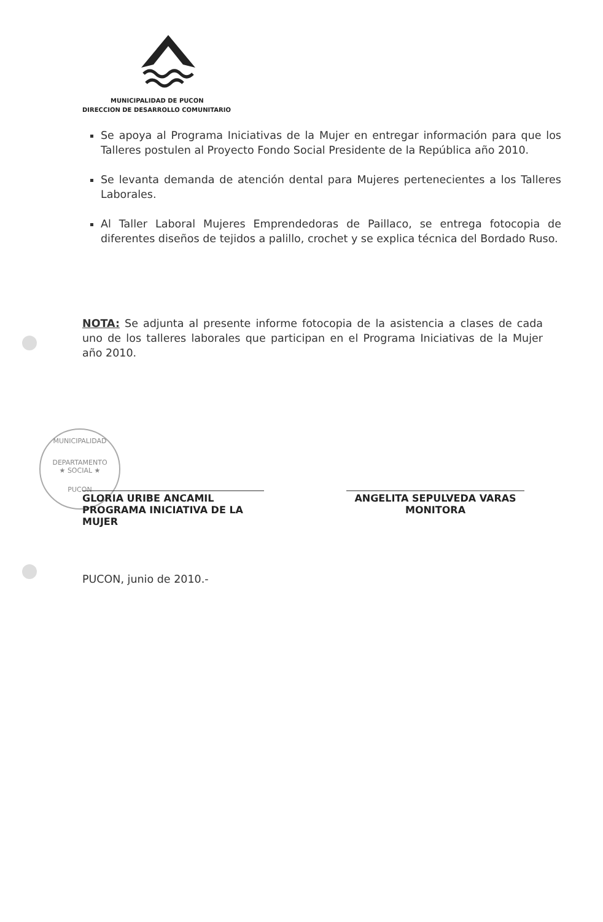MUNICIPALIDAD DE PUCON
DIRECCION DE DESARROLLO COMUNITARIO
Se apoya al Programa Iniciativas de la Mujer en entregar información para que los Talleres postulen al Proyecto Fondo Social Presidente de la República año 2010.
Se levanta demanda de atención dental para Mujeres pertenecientes a los Talleres Laborales.
Al Taller Laboral Mujeres Emprendedoras de Paillaco, se entrega fotocopia de diferentes diseños de tejidos a palillo, crochet y se explica técnica del Bordado Ruso.
NOTA: Se adjunta al presente informe fotocopia de la asistencia a clases de cada uno de los talleres laborales que participan en el Programa Iniciativas de la Mujer año 2010.
MUNICIPALIDAD
DEPARTAMENTO
★ SOCIAL ★
PUCON
GLORIA URIBE ANCAMIL
PROGRAMA INICIATIVA DE LA MUJER
ANGELITA SEPULVEDA VARAS
MONITORA
PUCON, junio de 2010.-